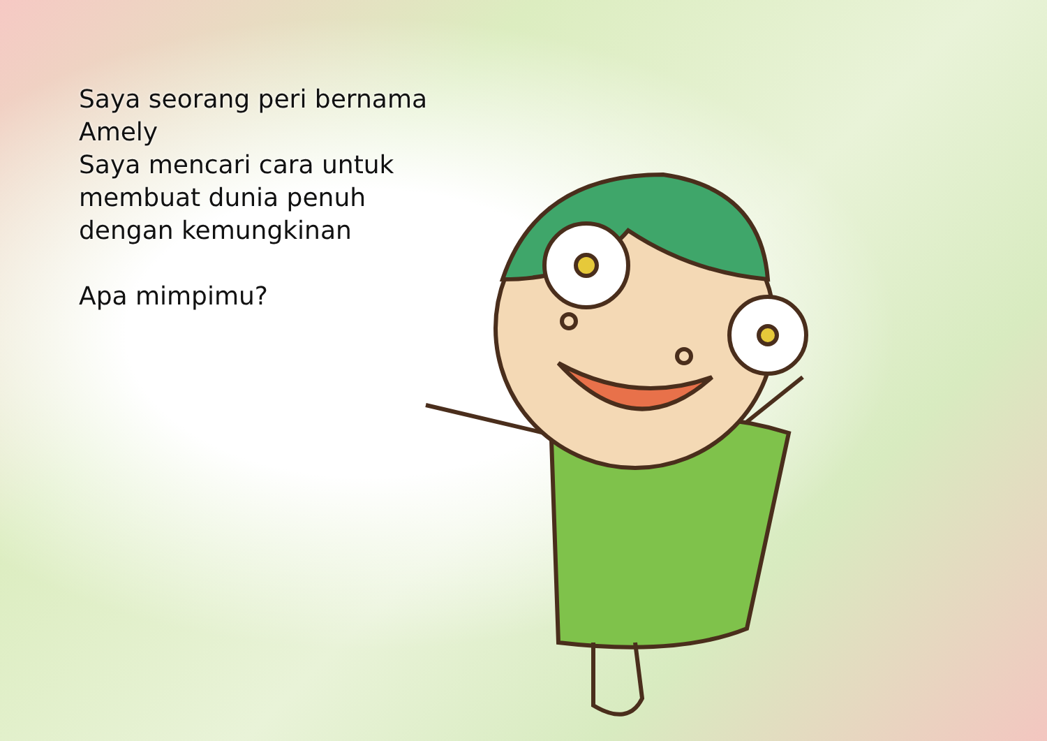Saya seorang peri bernama
Amely
Saya mencari cara untuk
membuat dunia penuh
dengan kemungkinan
Apa mimpimu?